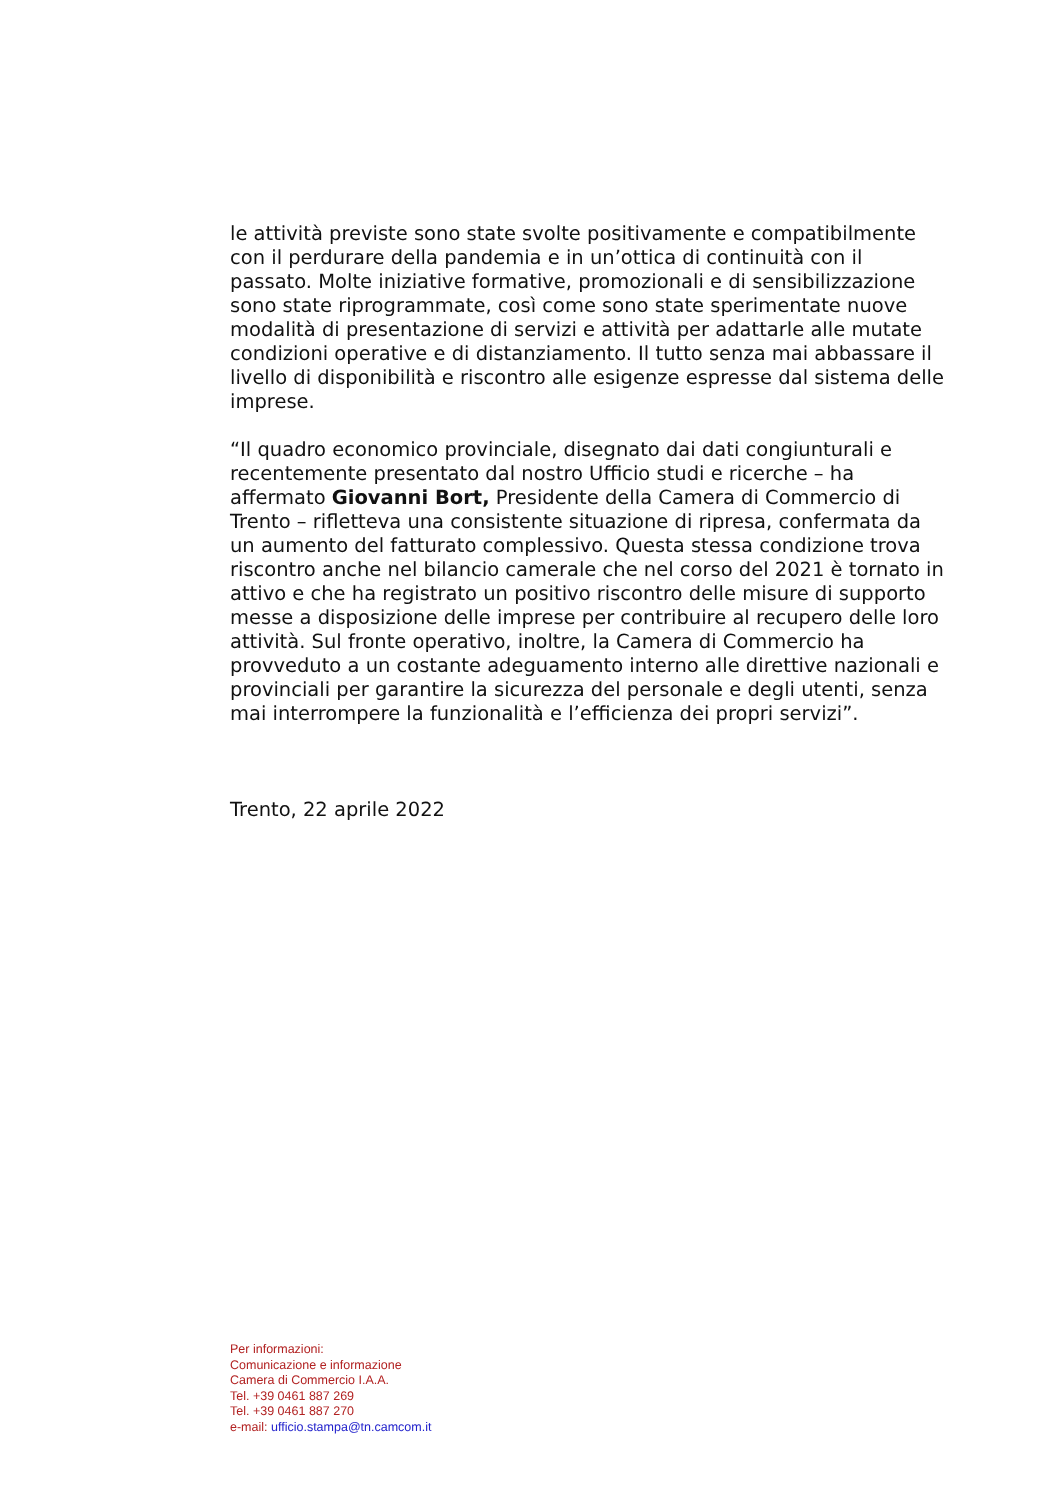le attività previste sono state svolte positivamente e compatibilmente con il perdurare della pandemia e in un’ottica di continuità con il passato. Molte iniziative formative, promozionali e di sensibilizzazione sono state riprogrammate, così come sono state sperimentate nuove modalità di presentazione di servizi e attività per adattarle alle mutate condizioni operative e di distanziamento. Il tutto senza mai abbassare il livello di disponibilità e riscontro alle esigenze espresse dal sistema delle imprese.
“Il quadro economico provinciale, disegnato dai dati congiunturali e recentemente presentato dal nostro Ufficio studi e ricerche – ha affermato Giovanni Bort, Presidente della Camera di Commercio di Trento – rifletteva una consistente situazione di ripresa, confermata da un aumento del fatturato complessivo. Questa stessa condizione trova riscontro anche nel bilancio camerale che nel corso del 2021 è tornato in attivo e che ha registrato un positivo riscontro delle misure di supporto messe a disposizione delle imprese per contribuire al recupero delle loro attività. Sul fronte operativo, inoltre, la Camera di Commercio ha provveduto a un costante adeguamento interno alle direttive nazionali e provinciali per garantire la sicurezza del personale e degli utenti, senza mai interrompere la funzionalità e l’efficienza dei propri servizi”.
Trento, 22 aprile 2022
Per informazioni:
Comunicazione e informazione
Camera di Commercio I.A.A.
Tel. +39 0461 887 269
Tel. +39 0461 887 270
e-mail: ufficio.stampa@tn.camcom.it